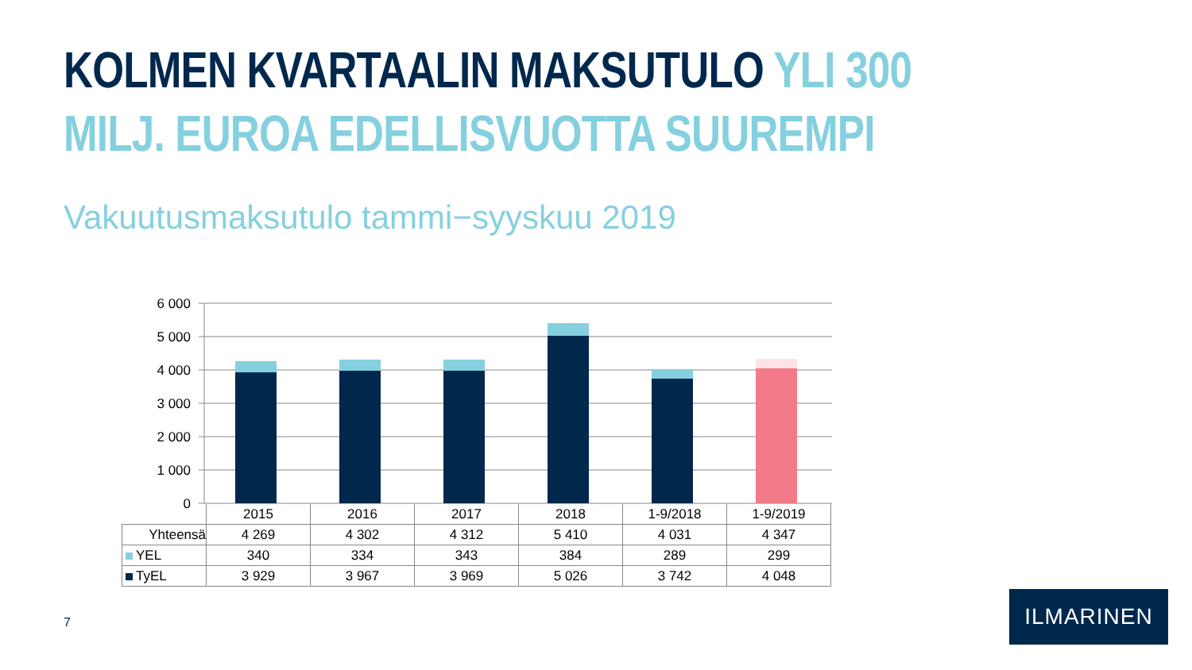KOLMEN KVARTAALIN MAKSUTULO YLI 300
MILJ. EUROA EDELLISVUOTTA SUUREMPI
Vakuutusmaksutulo tammi−syyskuu 2019
6 000
5 000
4 000
3 000
2 000
1 000
0
| | 2015 | 2016 | 2017 | 2018 | 1-9/2018 | 1-9/2019 |
| Yhteensä | 4 269 | 4 302 | 4 312 | 5 410 | 4 031 | 4 347 |
| YEL | 340 | 334 | 343 | 384 | 289 | 299 |
| TyEL | 3 929 | 3 967 | 3 969 | 5 026 | 3 742 | 4 048 |
7
ILMARINEN